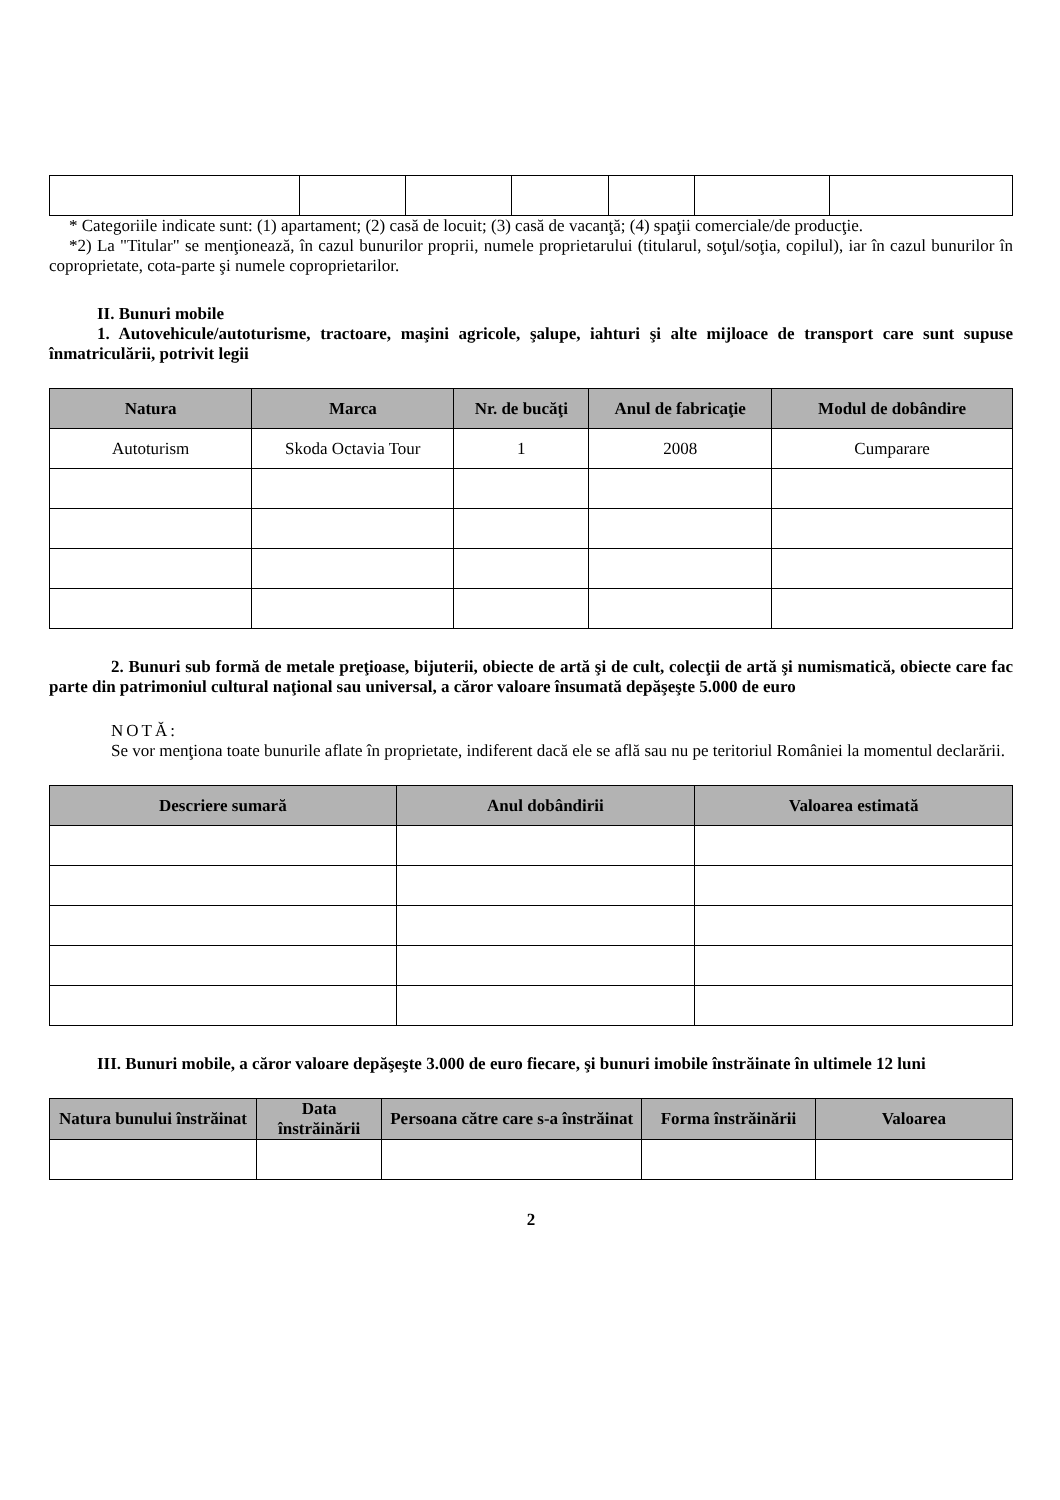* Categoriile indicate sunt: (1) apartament; (2) casă de locuit; (3) casă de vacanţă; (4) spaţii comerciale/de producţie.
*2) La "Titular" se menţionează, în cazul bunurilor proprii, numele proprietarului (titularul, soţul/soţia, copilul), iar în cazul bunurilor în coproprietate, cota-parte şi numele coproprietarilor.
II. Bunuri mobile
1. Autovehicule/autoturisme, tractoare, maşini agricole, şalupe, iahturi şi alte mijloace de transport care sunt supuse înmatriculării, potrivit legii
| Natura | Marca | Nr. de bucăţi | Anul de fabricaţie | Modul de dobândire |
| --- | --- | --- | --- | --- |
| Autoturism | Skoda Octavia Tour | 1 | 2008 | Cumparare |
2. Bunuri sub formă de metale preţioase, bijuterii, obiecte de artă şi de cult, colecţii de artă şi numismatică, obiecte care fac parte din patrimoniul cultural naţional sau universal, a căror valoare însumată depăşeşte 5.000 de euro
NOTĂ:
Se vor menţiona toate bunurile aflate în proprietate, indiferent dacă ele se află sau nu pe teritoriul României la momentul declarării.
| Descriere sumară | Anul dobândirii | Valoarea estimată |
| --- | --- | --- |
III. Bunuri mobile, a căror valoare depăşeşte 3.000 de euro fiecare, şi bunuri imobile înstrăinate în ultimele 12 luni
| Natura bunului înstrăinat | Data înstrăinării | Persoana către care s-a înstrăinat | Forma înstrăinării | Valoarea |
| --- | --- | --- | --- | --- |
2